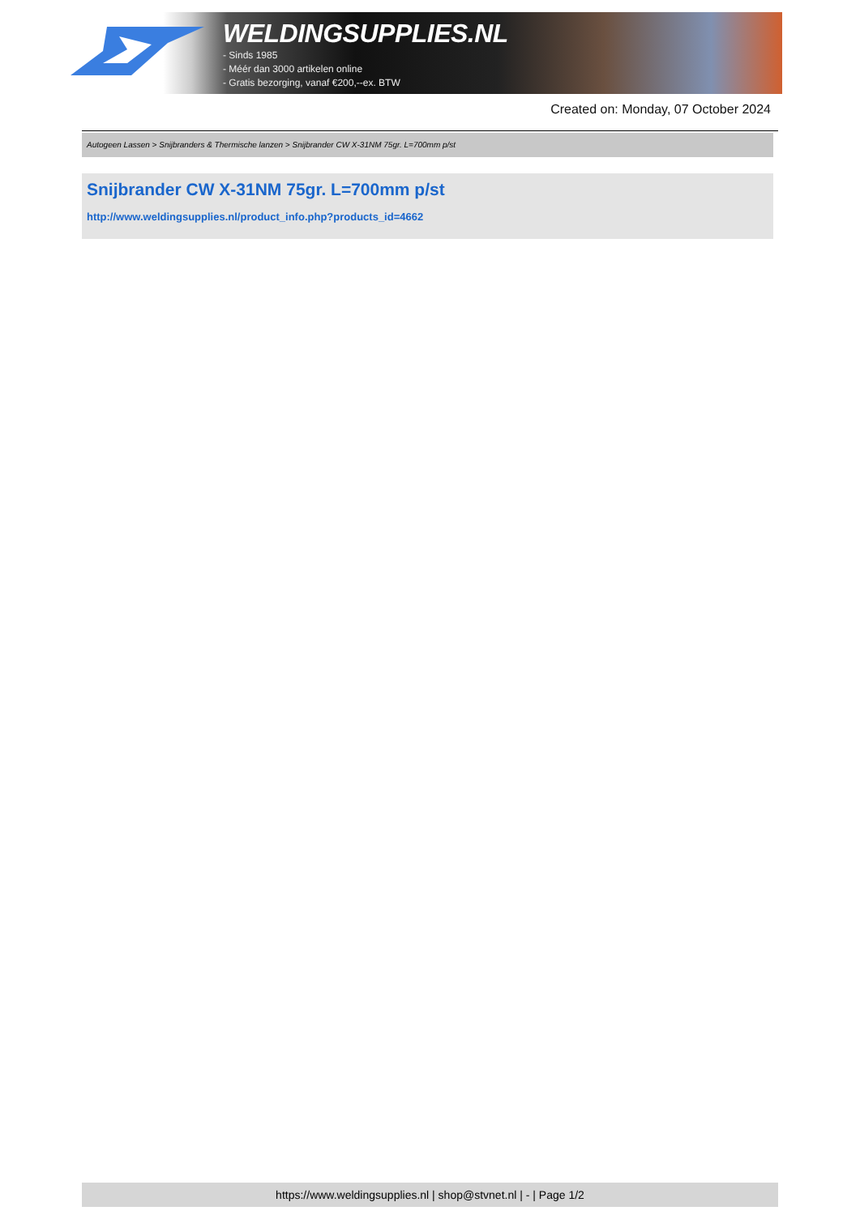WELDINGSUPPLIES.NL
- Sinds 1985
- Méér dan 3000 artikelen online
- Gratis bezorging, vanaf €200,--ex. BTW
Created on: Monday, 07 October 2024
Autogeen Lassen > Snijbranders & Thermische lanzen > Snijbrander CW X-31NM 75gr. L=700mm p/st
Snijbrander CW X-31NM 75gr. L=700mm p/st
http://www.weldingsupplies.nl/product_info.php?products_id=4662
https://www.weldingsupplies.nl | shop@stvnet.nl | - | Page 1/2